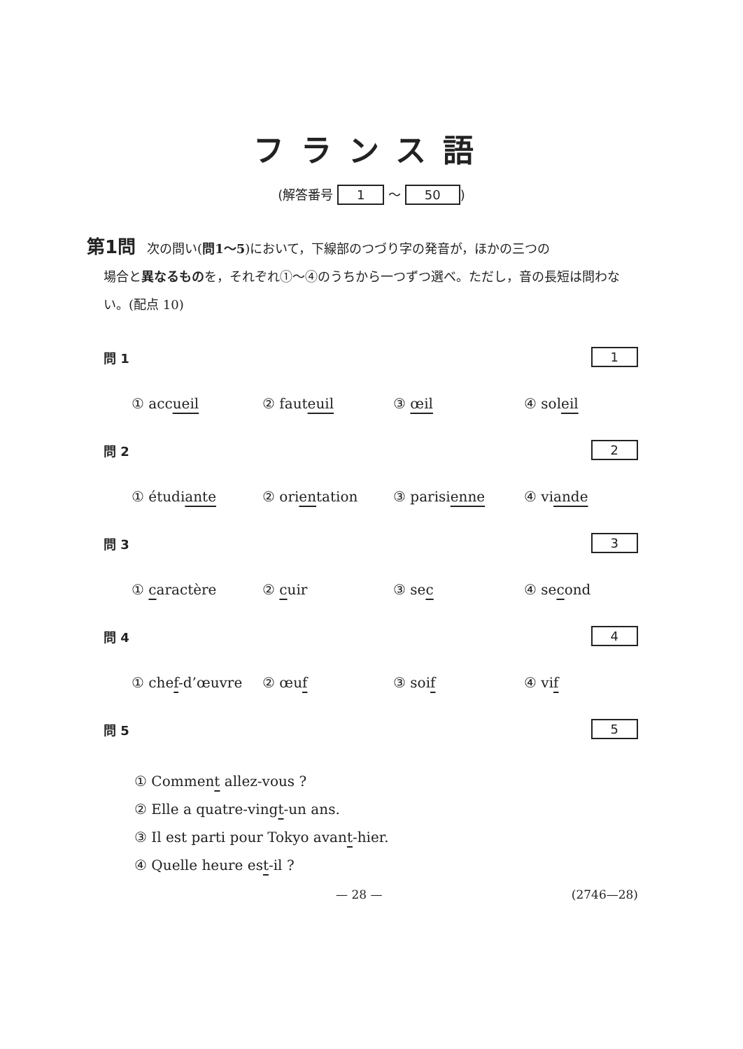フランス語
(解答番号 1 ～ 50)
第1問 次の問い(問1～5)において，下線部のつづり字の発音が，ほかの三つの
場合と異なるものを，それぞれ①～④のうちから一つずつ選べ。ただし，音の長短は問わない。(配点 10)
問 1 1
① accueil ② fauteuil ③ œil ④ soleil
問 2 2
① étudiante ② orientation ③ parisienne ④ viande
問 3 3
① caractère ② cuir ③ sec ④ second
問 4 4
① chef-d’œuvre ② œuf ③ soif ④ vif
問 5 5
① Comment allez-vous ?
② Elle a quatre-vingt-un ans.
③ Il est parti pour Tokyo avant-hier.
④ Quelle heure est-il ?
— 28 — (2746—28)